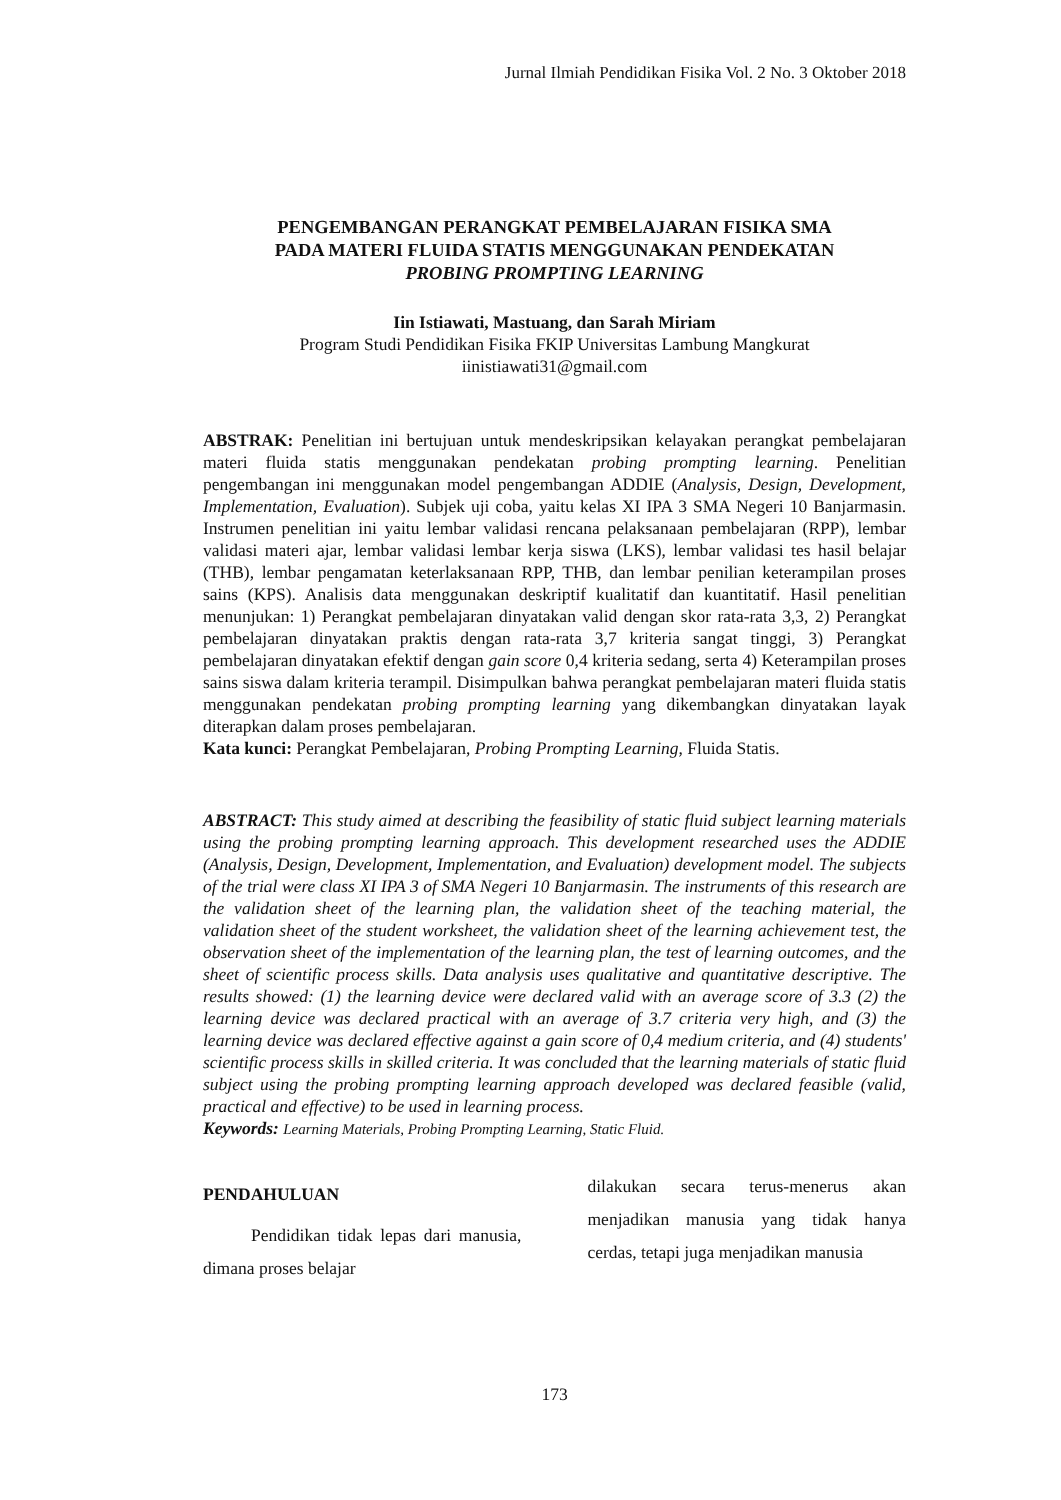Jurnal Ilmiah Pendidikan Fisika Vol. 2 No. 3 Oktober 2018
PENGEMBANGAN PERANGKAT PEMBELAJARAN FISIKA SMA
PADA MATERI FLUIDA STATIS MENGGUNAKAN PENDEKATAN
PROBING PROMPTING LEARNING
Iin Istiawati, Mastuang, dan Sarah Miriam
Program Studi Pendidikan Fisika FKIP Universitas Lambung Mangkurat
iinistiawati31@gmail.com
ABSTRAK: Penelitian ini bertujuan untuk mendeskripsikan kelayakan perangkat pembelajaran materi fluida statis menggunakan pendekatan probing prompting learning. Penelitian pengembangan ini menggunakan model pengembangan ADDIE (Analysis, Design, Development, Implementation, Evaluation). Subjek uji coba, yaitu kelas XI IPA 3 SMA Negeri 10 Banjarmasin. Instrumen penelitian ini yaitu lembar validasi rencana pelaksanaan pembelajaran (RPP), lembar validasi materi ajar, lembar validasi lembar kerja siswa (LKS), lembar validasi tes hasil belajar (THB), lembar pengamatan keterlaksanaan RPP, THB, dan lembar penilian keterampilan proses sains (KPS). Analisis data menggunakan deskriptif kualitatif dan kuantitatif. Hasil penelitian menunjukan: 1) Perangkat pembelajaran dinyatakan valid dengan skor rata-rata 3,3, 2) Perangkat pembelajaran dinyatakan praktis dengan rata-rata 3,7 kriteria sangat tinggi, 3) Perangkat pembelajaran dinyatakan efektif dengan gain score 0,4 kriteria sedang, serta 4) Keterampilan proses sains siswa dalam kriteria terampil. Disimpulkan bahwa perangkat pembelajaran materi fluida statis menggunakan pendekatan probing prompting learning yang dikembangkan dinyatakan layak diterapkan dalam proses pembelajaran.
Kata kunci: Perangkat Pembelajaran, Probing Prompting Learning, Fluida Statis.
ABSTRACT: This study aimed at describing the feasibility of static fluid subject learning materials using the probing prompting learning approach. This development researched uses the ADDIE (Analysis, Design, Development, Implementation, and Evaluation) development model. The subjects of the trial were class XI IPA 3 of SMA Negeri 10 Banjarmasin. The instruments of this research are the validation sheet of the learning plan, the validation sheet of the teaching material, the validation sheet of the student worksheet, the validation sheet of the learning achievement test, the observation sheet of the implementation of the learning plan, the test of learning outcomes, and the sheet of scientific process skills. Data analysis uses qualitative and quantitative descriptive. The results showed: (1) the learning device were declared valid with an average score of 3.3 (2) the learning device was declared practical with an average of 3.7 criteria very high, and (3) the learning device was declared effective against a gain score of 0,4 medium criteria, and (4) students' scientific process skills in skilled criteria. It was concluded that the learning materials of static fluid subject using the probing prompting learning approach developed was declared feasible (valid, practical and effective) to be used in learning process.
Keywords: Learning Materials, Probing Prompting Learning, Static Fluid.
PENDAHULUAN
Pendidikan tidak lepas dari manusia, dimana proses belajar
dilakukan secara terus-menerus akan menjadikan manusia yang tidak hanya cerdas, tetapi juga menjadikan manusia
173